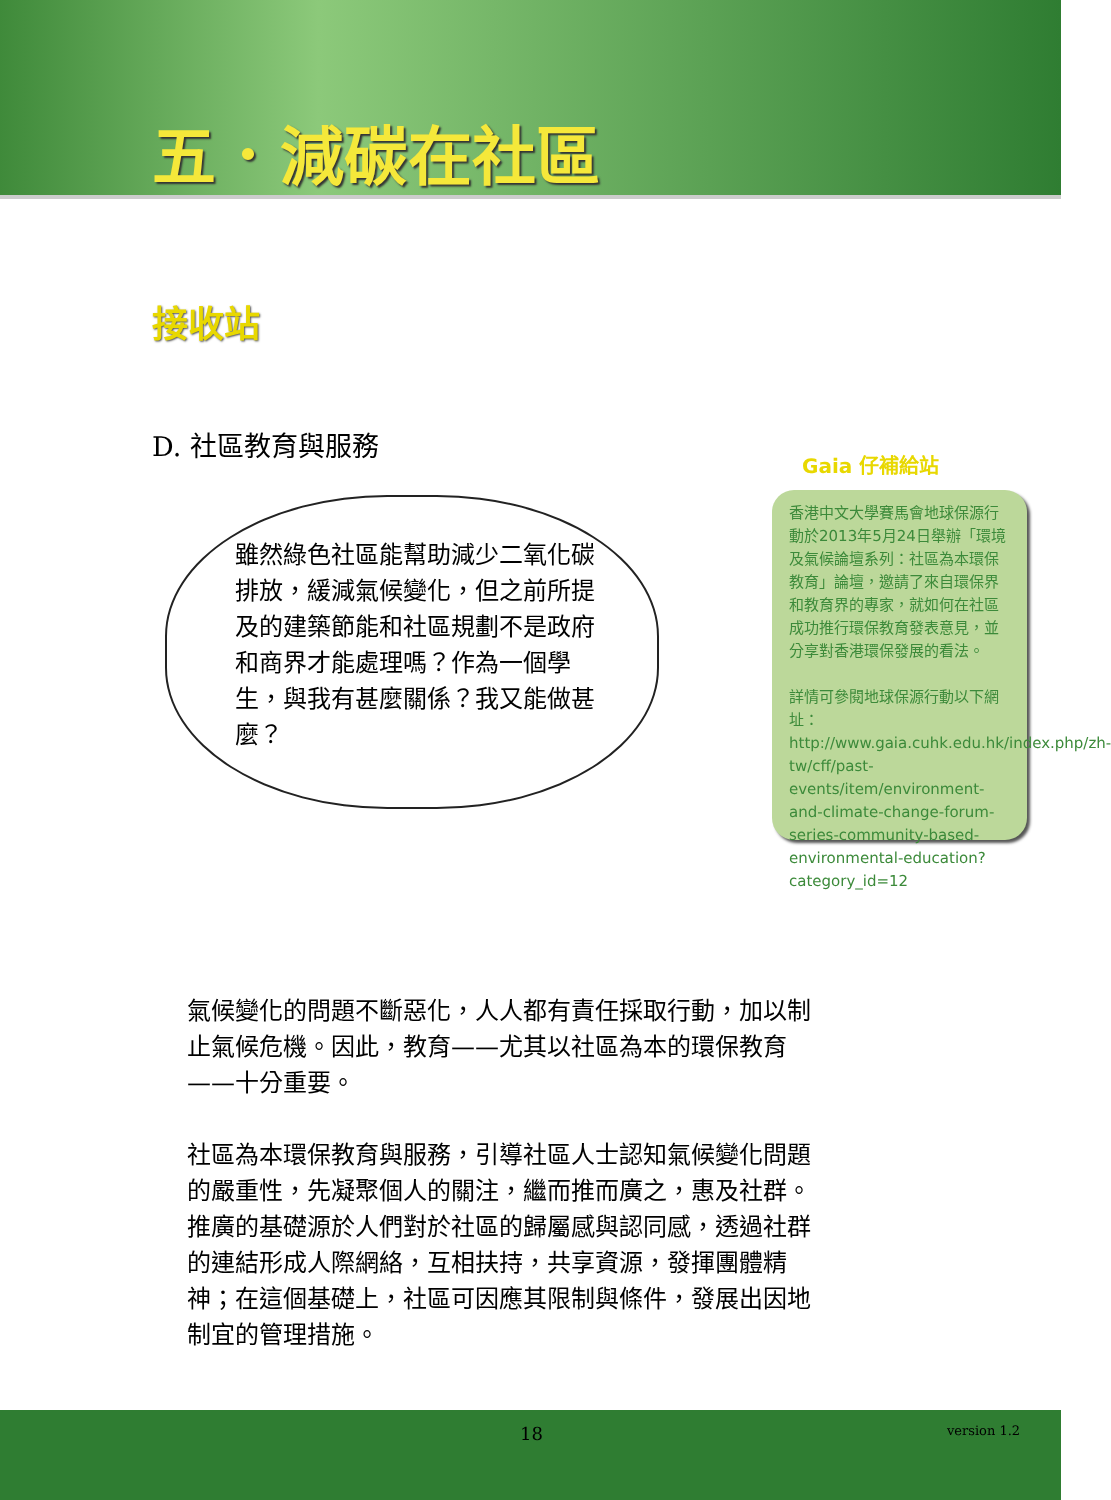五．減碳在社區
接收站
D. 社區教育與服務
雖然綠色社區能幫助減少二氧化碳排放，緩減氣候變化，但之前所提及的建築節能和社區規劃不是政府和商界才能處理嗎？作為一個學生，與我有甚麼關係？我又能做甚麼？
Gaia 仔補給站
香港中文大學賽馬會地球保源行動於2013年5月24日舉辦「環境及氣候論壇系列：社區為本環保教育」論壇，邀請了來自環保界和教育界的專家，就如何在社區成功推行環保教育發表意見，並分享對香港環保發展的看法。
詳情可參閱地球保源行動以下網址：http://www.gaia.cuhk.edu.hk/index.php/zh-tw/cff/past-events/item/environment-and-climate-change-forum-series-community-based-environmental-education?category_id=12
氣候變化的問題不斷惡化，人人都有責任採取行動，加以制止氣候危機。因此，教育——尤其以社區為本的環保教育——十分重要。
社區為本環保教育與服務，引導社區人士認知氣候變化問題的嚴重性，先凝聚個人的關注，繼而推而廣之，惠及社群。推廣的基礎源於人們對於社區的歸屬感與認同感，透過社群的連結形成人際網絡，互相扶持，共享資源，發揮團體精神；在這個基礎上，社區可因應其限制與條件，發展出因地制宜的管理措施。
18 version 1.2